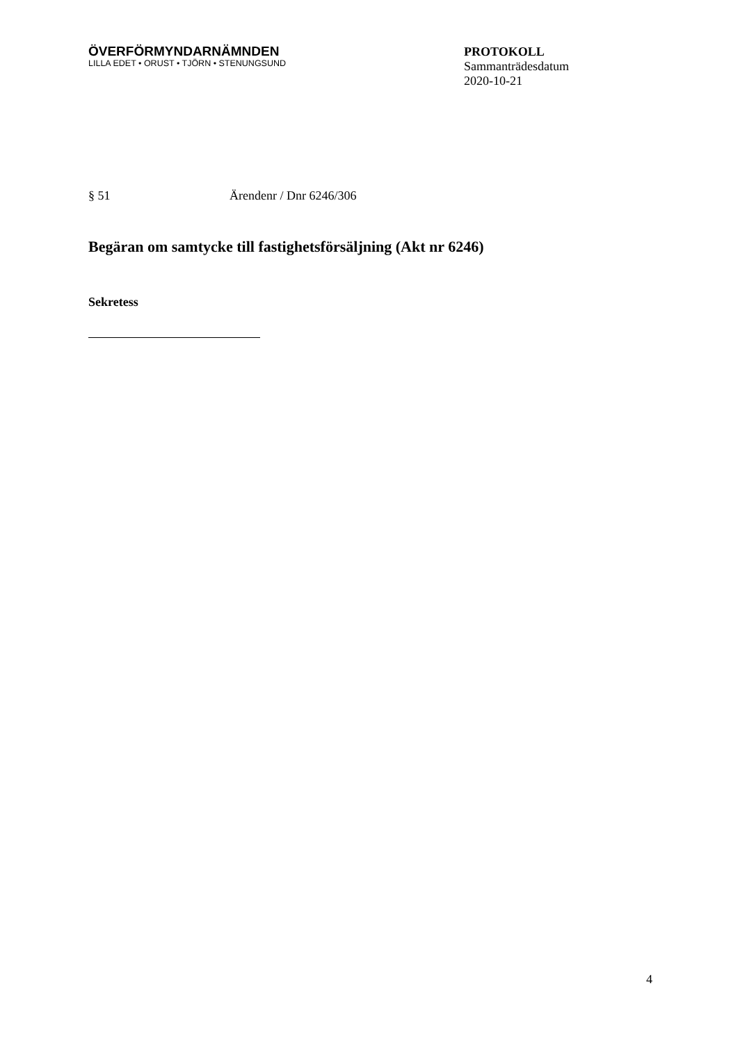ÖVERFÖRMYNDARNÄMNDEN
LILLA EDET • ORUST • TJÖRN • STENUNGSUND
PROTOKOLL
Sammanträdesdatum
2020-10-21
§ 51 Ärendenr / Dnr 6246/306
Begäran om samtycke till fastighetsförsäljning (Akt nr 6246)
Sekretess
4